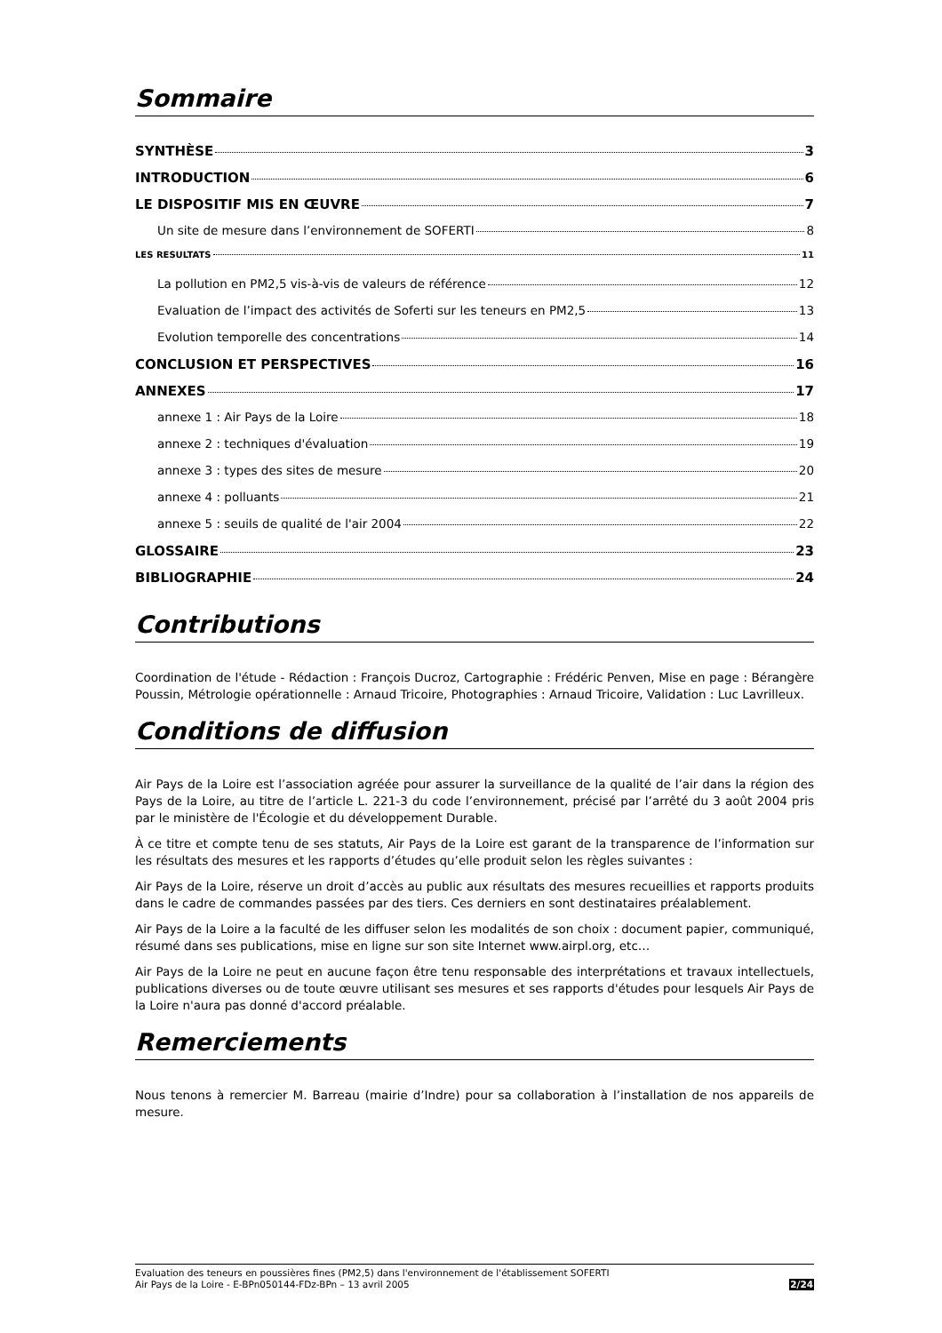Sommaire
SYNTHÈSE 3
INTRODUCTION 6
LE DISPOSITIF MIS EN ŒUVRE 7
Un site de mesure dans l’environnement de SOFERTI 8
LES RESULTATS 11
La pollution en PM2,5 vis-à-vis de valeurs de référence 12
Evaluation de l’impact des activités de Soferti sur les teneurs en PM2,5 13
Evolution temporelle des concentrations 14
CONCLUSION ET PERSPECTIVES 16
ANNEXES 17
annexe 1 : Air Pays de la Loire 18
annexe 2 : techniques d'évaluation 19
annexe 3 : types des sites de mesure 20
annexe 4 : polluants 21
annexe 5 : seuils de qualité de l'air 2004 22
GLOSSAIRE 23
BIBLIOGRAPHIE 24
Contributions
Coordination de l'étude - Rédaction : François Ducroz, Cartographie : Frédéric Penven, Mise en page : Bérangère Poussin, Métrologie opérationnelle : Arnaud Tricoire, Photographies : Arnaud Tricoire, Validation : Luc Lavrilleux.
Conditions de diffusion
Air Pays de la Loire est l’association agréée pour assurer la surveillance de la qualité de l’air dans la région des Pays de la Loire, au titre de l’article L. 221-3 du code l’environnement, précisé par l’arrêté du 3 août 2004 pris par le ministère de l'Écologie et du développement Durable.
À ce titre et compte tenu de ses statuts, Air Pays de la Loire est garant de la transparence de l’information sur les résultats des mesures et les rapports d’études qu’elle produit selon les règles suivantes :
Air Pays de la Loire, réserve un droit d’accès au public aux résultats des mesures recueillies et rapports produits dans le cadre de commandes passées par des tiers. Ces derniers en sont destinataires préalablement.
Air Pays de la Loire a la faculté de les diffuser selon les modalités de son choix : document papier, communiqué, résumé dans ses publications, mise en ligne sur son site Internet www.airpl.org, etc…
Air Pays de la Loire ne peut en aucune façon être tenu responsable des interprétations et travaux intellectuels, publications diverses ou de toute œuvre utilisant ses mesures et ses rapports d'études pour lesquels Air Pays de la Loire n'aura pas donné d'accord préalable.
Remerciements
Nous tenons à remercier M. Barreau (mairie d’Indre) pour sa collaboration à l’installation de nos appareils de mesure.
Evaluation des teneurs en poussières fines (PM2,5) dans l'environnement de l'établissement SOFERTI
Air Pays de la Loire - E-BPn050144-FDz-BPn – 13 avril 2005
2/24